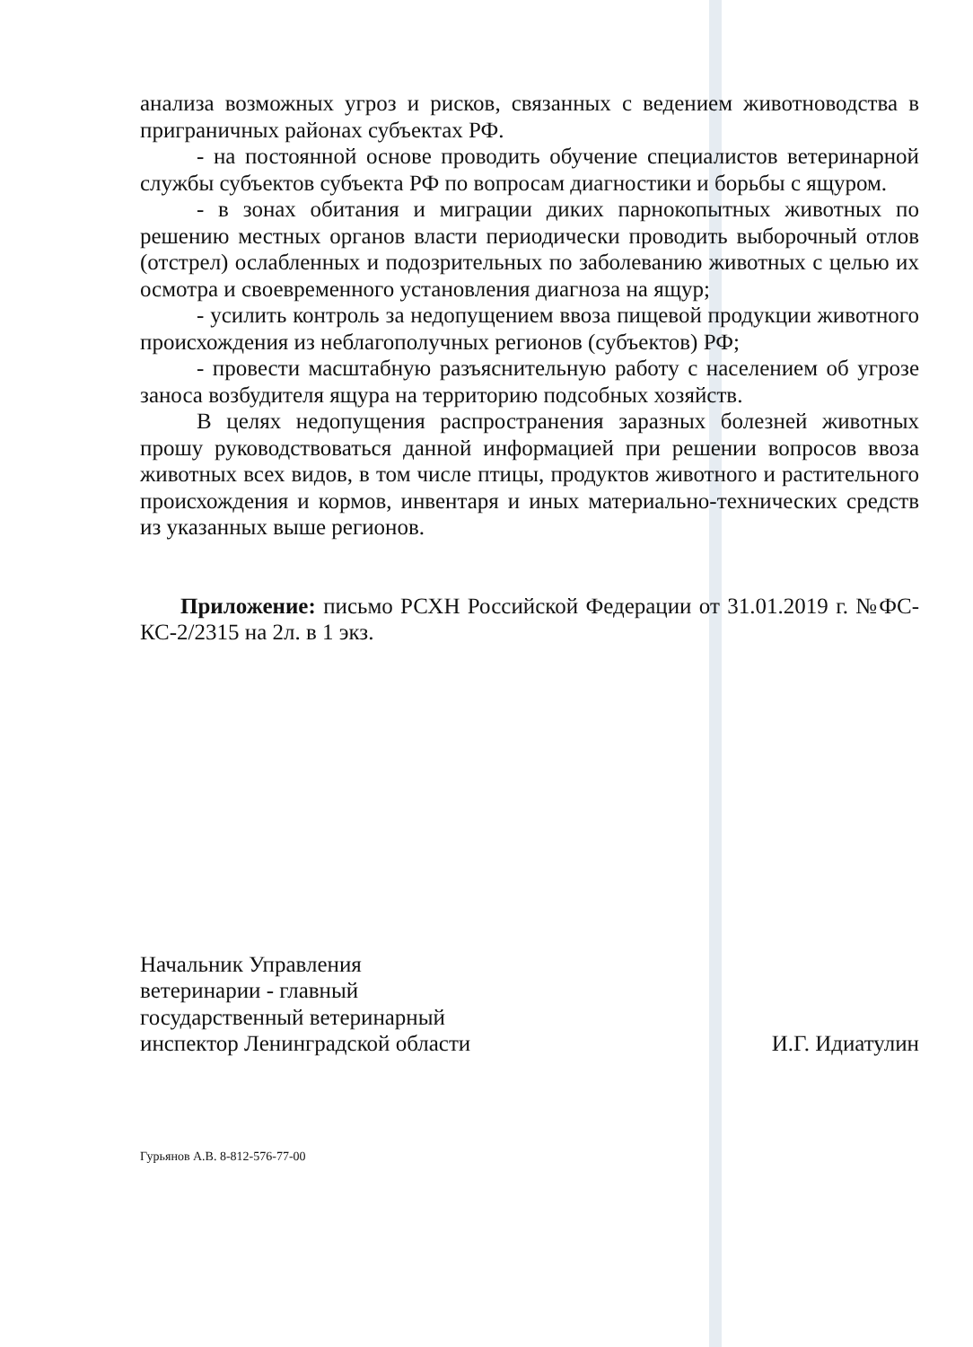анализа возможных угроз и рисков, связанных с ведением животноводства в приграничных районах субъектах РФ.
- на постоянной основе проводить обучение специалистов ветеринарной службы субъектов субъекта РФ по вопросам диагностики и борьбы с ящуром.
- в зонах обитания и миграции диких парнокопытных животных по решению местных органов власти периодически проводить выборочный отлов (отстрел) ослабленных и подозрительных по заболеванию животных с целью их осмотра и своевременного установления диагноза на ящур;
- усилить контроль за недопущением ввоза пищевой продукции животного происхождения из неблагополучных регионов (субъектов) РФ;
- провести масштабную разъяснительную работу с населением об угрозе заноса возбудителя ящура на территорию подсобных хозяйств.
В целях недопущения распространения заразных болезней животных прошу руководствоваться данной информацией при решении вопросов ввоза животных всех видов, в том числе птицы, продуктов животного и растительного происхождения и кормов, инвентаря и иных материально-технических средств из указанных выше регионов.
Приложение: письмо РСХН Российской Федерации от 31.01.2019 г. №ФС-КС-2/2315 на 2л. в 1 экз.
Начальник Управления
ветеринарии - главный
государственный ветеринарный
инспектор Ленинградской области
И.Г. Идиатулин
Гурьянов А.В. 8-812-576-77-00